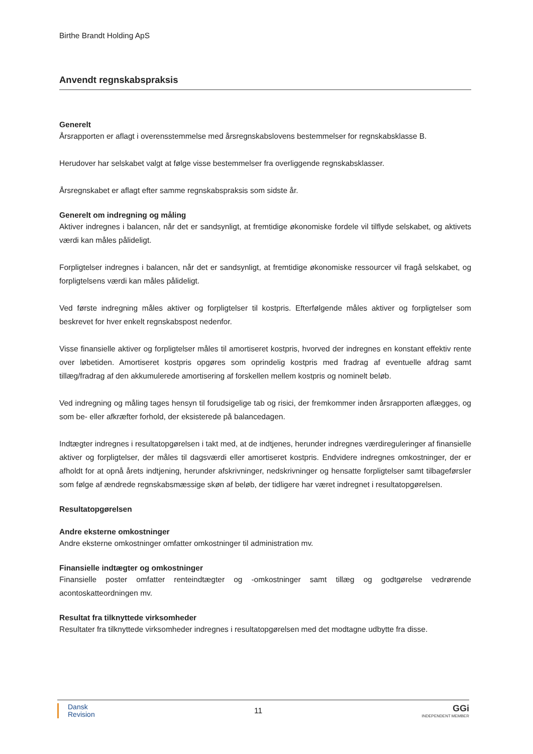Birthe Brandt Holding ApS
Anvendt regnskabspraksis
Generelt
Årsrapporten er aflagt i overensstemmelse med årsregnskabslovens bestemmelser for regnskabsklasse B.
Herudover har selskabet valgt at følge visse bestemmelser fra overliggende regnskabsklasser.
Årsregnskabet er aflagt efter samme regnskabspraksis som sidste år.
Generelt om indregning og måling
Aktiver indregnes i balancen, når det er sandsynligt, at fremtidige økonomiske fordele vil tilflyde selskabet, og aktivets værdi kan måles pålideligt.
Forpligtelser indregnes i balancen, når det er sandsynligt, at fremtidige økonomiske ressourcer vil fragå selskabet, og forpligtelsens værdi kan måles pålideligt.
Ved første indregning måles aktiver og forpligtelser til kostpris. Efterfølgende måles aktiver og forpligtelser som beskrevet for hver enkelt regnskabspost nedenfor.
Visse finansielle aktiver og forpligtelser måles til amortiseret kostpris, hvorved der indregnes en konstant effektiv rente over løbetiden. Amortiseret kostpris opgøres som oprindelig kostpris med fradrag af eventuelle afdrag samt tillæg/fradrag af den akkumulerede amortisering af forskellen mellem kostpris og nominelt beløb.
Ved indregning og måling tages hensyn til forudsigelige tab og risici, der fremkommer inden årsrapporten aflægges, og som be- eller afkræfter forhold, der eksisterede på balancedagen.
Indtægter indregnes i resultatopgørelsen i takt med, at de indtjenes, herunder indregnes værdireguleringer af finansielle aktiver og forpligtelser, der måles til dagsværdi eller amortiseret kostpris. Endvidere indregnes omkostninger, der er afholdt for at opnå årets indtjening, herunder afskrivninger, nedskrivninger og hensatte forpligtelser samt tilbageførsler som følge af ændrede regnskabsmæssige skøn af beløb, der tidligere har været indregnet i resultatopgørelsen.
Resultatopgørelsen
Andre eksterne omkostninger
Andre eksterne omkostninger omfatter omkostninger til administration mv.
Finansielle indtægter og omkostninger
Finansielle poster omfatter renteindtægter og -omkostninger samt tillæg og godtgørelse vedrørende acontoskatteordningen mv.
Resultat fra tilknyttede virksomheder
Resultater fra tilknyttede virksomheder indregnes i resultatopgørelsen med det modtagne udbytte fra disse.
Dansk
Revision
11
GGi
INDEPENDENT MEMBER